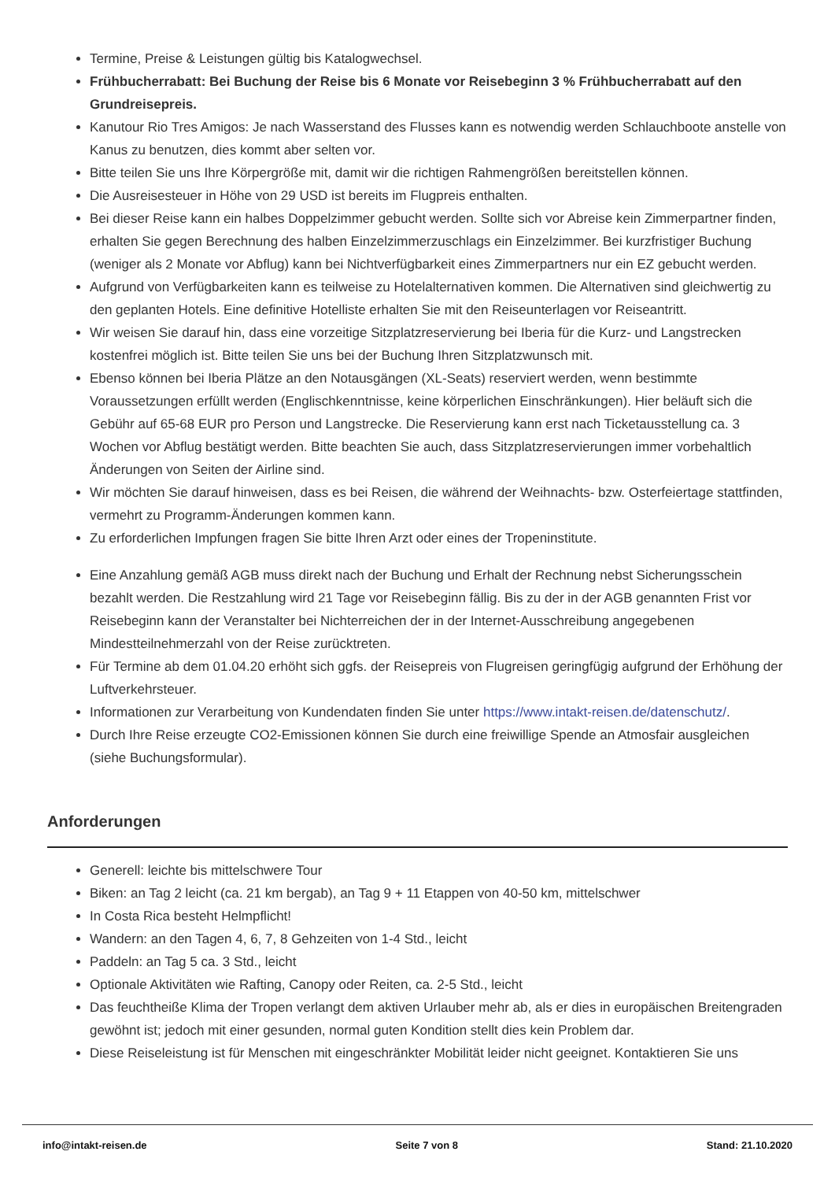Termine, Preise & Leistungen gültig bis Katalogwechsel.
Frühbucherrabatt: Bei Buchung der Reise bis 6 Monate vor Reisebeginn 3 % Frühbucherrabatt auf den Grundreisepreis.
Kanutour Rio Tres Amigos: Je nach Wasserstand des Flusses kann es notwendig werden Schlauchboote anstelle von Kanus zu benutzen, dies kommt aber selten vor.
Bitte teilen Sie uns Ihre Körpergröße mit, damit wir die richtigen Rahmengrößen bereitstellen können.
Die Ausreisesteuer in Höhe von 29 USD ist bereits im Flugpreis enthalten.
Bei dieser Reise kann ein halbes Doppelzimmer gebucht werden. Sollte sich vor Abreise kein Zimmerpartner finden, erhalten Sie gegen Berechnung des halben Einzelzimmerzuschlags ein Einzelzimmer. Bei kurzfristiger Buchung (weniger als 2 Monate vor Abflug) kann bei Nichtverfügbarkeit eines Zimmerpartners nur ein EZ gebucht werden.
Aufgrund von Verfügbarkeiten kann es teilweise zu Hotelalternativen kommen. Die Alternativen sind gleichwertig zu den geplanten Hotels. Eine definitive Hotelliste erhalten Sie mit den Reiseunterlagen vor Reiseantritt.
Wir weisen Sie darauf hin, dass eine vorzeitige Sitzplatzreservierung bei Iberia für die Kurz- und Langstrecken kostenfrei möglich ist. Bitte teilen Sie uns bei der Buchung Ihren Sitzplatzwunsch mit.
Ebenso können bei Iberia Plätze an den Notausgängen (XL-Seats) reserviert werden, wenn bestimmte Voraussetzungen erfüllt werden (Englischkenntnisse, keine körperlichen Einschränkungen). Hier beläuft sich die Gebühr auf 65-68 EUR pro Person und Langstrecke. Die Reservierung kann erst nach Ticketausstellung ca. 3 Wochen vor Abflug bestätigt werden. Bitte beachten Sie auch, dass Sitzplatzreservierungen immer vorbehaltlich Änderungen von Seiten der Airline sind.
Wir möchten Sie darauf hinweisen, dass es bei Reisen, die während der Weihnachts- bzw. Osterfeiertage stattfinden, vermehrt zu Programm-Änderungen kommen kann.
Zu erforderlichen Impfungen fragen Sie bitte Ihren Arzt oder eines der Tropeninstitute.
Eine Anzahlung gemäß AGB muss direkt nach der Buchung und Erhalt der Rechnung nebst Sicherungsschein bezahlt werden. Die Restzahlung wird 21 Tage vor Reisebeginn fällig. Bis zu der in der AGB genannten Frist vor Reisebeginn kann der Veranstalter bei Nichterreichen der in der Internet-Ausschreibung angegebenen Mindestteilnehmerzahl von der Reise zurücktreten.
Für Termine ab dem 01.04.20 erhöht sich ggfs. der Reisepreis von Flugreisen geringfügig aufgrund der Erhöhung der Luftverkehrsteuer.
Informationen zur Verarbeitung von Kundendaten finden Sie unter https://www.intakt-reisen.de/datenschutz/.
Durch Ihre Reise erzeugte CO2-Emissionen können Sie durch eine freiwillige Spende an Atmosfair ausgleichen (siehe Buchungsformular).
Anforderungen
Generell: leichte bis mittelschwere Tour
Biken: an Tag 2 leicht (ca. 21 km bergab), an Tag 9 + 11 Etappen von 40-50 km, mittelschwer
In Costa Rica besteht Helmpflicht!
Wandern: an den Tagen 4, 6, 7, 8 Gehzeiten von 1-4 Std., leicht
Paddeln: an Tag 5 ca. 3 Std., leicht
Optionale Aktivitäten wie Rafting, Canopy oder Reiten, ca. 2-5 Std., leicht
Das feuchtheiße Klima der Tropen verlangt dem aktiven Urlauber mehr ab, als er dies in europäischen Breitengraden gewöhnt ist; jedoch mit einer gesunden, normal guten Kondition stellt dies kein Problem dar.
Diese Reiseleistung ist für Menschen mit eingeschränkter Mobilität leider nicht geeignet. Kontaktieren Sie uns
info@intakt-reisen.de Seite 7 von 8 Stand: 21.10.2020